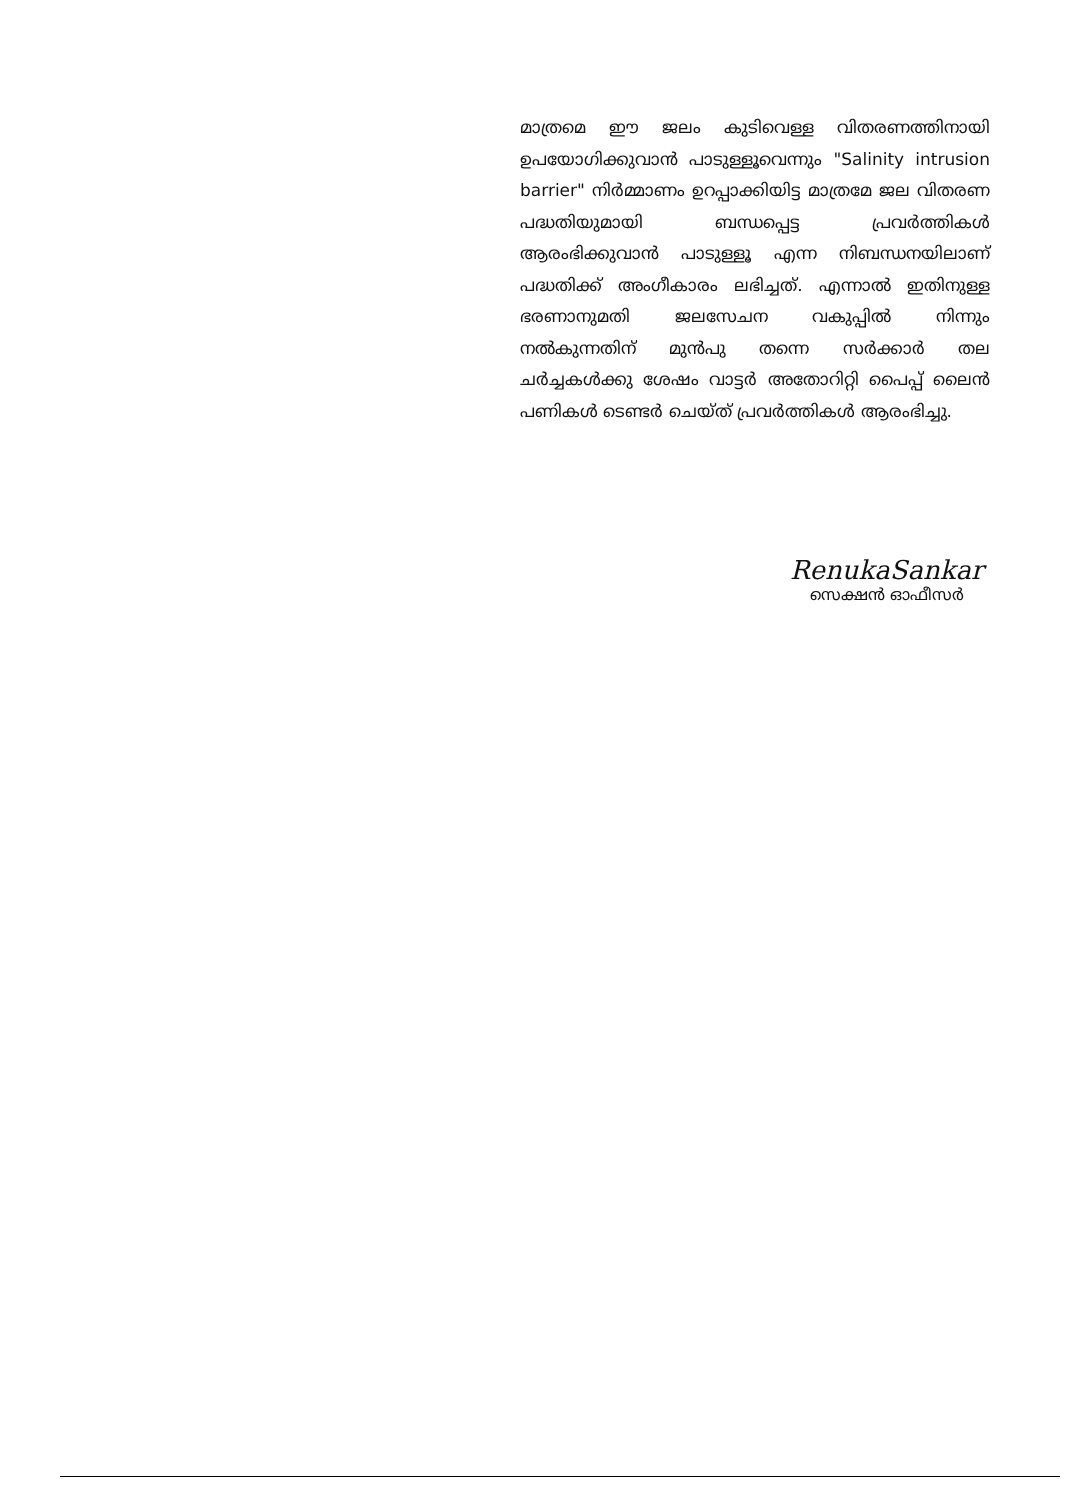മാത്രമെ ഈ ജലം കുടിവെള്ള വിതരണത്തിനായി ഉപയോഗിക്കുവാൻ പാടുള്ളൂവെന്നും "Salinity intrusion barrier" നിർമ്മാണം ഉറപ്പാക്കിയിട്ട മാത്രമേ ജല വിതരണ പദ്ധതിയുമായി ബന്ധപ്പെട്ട പ്രവർത്തികൾ ആരംഭിക്കുവാൻ പാടുള്ളൂ എന്ന നിബന്ധനയിലാണ് പദ്ധതിക്ക് അംഗീകാരം ലഭിച്ചത്. എന്നാൽ ഇതിനുള്ള ഭരണാനുമതി ജലസേചന വകുപ്പിൽ നിന്നും നൽകുന്നതിന് മുൻപു തന്നെ സർക്കാർ തല ചർച്ചകൾക്കു ശേഷം വാട്ടർ അതോറിറ്റി പൈപ്പ് ലൈൻ പണികൾ ടെണ്ടർ ചെയ്ത് പ്രവർത്തികൾ ആരംഭിച്ചു.
RenukaSankar
സെക്ഷൻ ഓഫീസർ